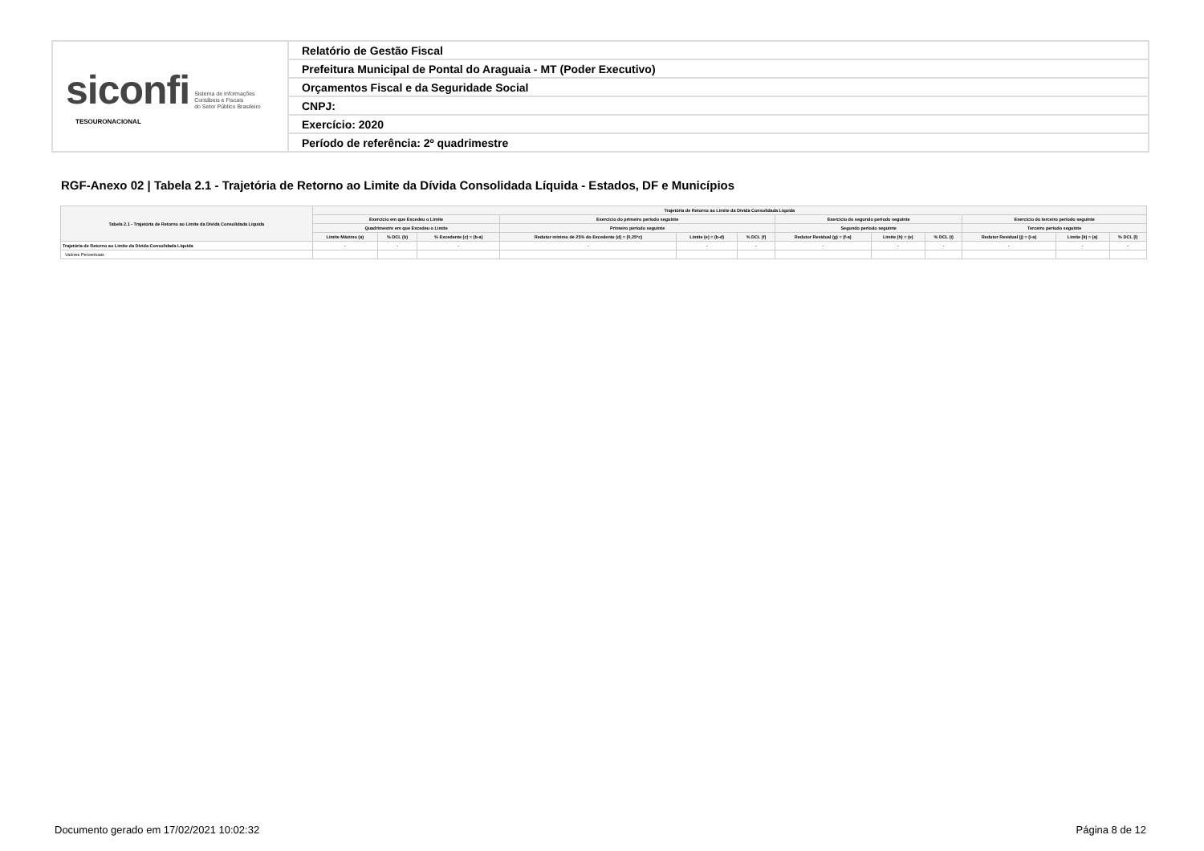| siconfi Sistema de Informações Contábeis e Fiscais do Setor Público Brasileiro TESOURONACIONAL | Relatório de Gestão Fiscal |
| | Prefeitura Municipal de Pontal do Araguaia - MT (Poder Executivo) |
| | Orçamentos Fiscal e da Seguridade Social |
| | CNPJ: |
| | Exercício: 2020 |
| | Período de referência: 2º quadrimestre |
RGF-Anexo 02 | Tabela 2.1 - Trajetória de Retorno ao Limite da Dívida Consolidada Líquida - Estados, DF e Municípios
| Tabela 2.1 - Trajetória de Retorno ao Limite da Dívida Consolidada Líquida | Trajetória de Retorno ao Limite da Dívida Consolidada Líquida | | | | | | | | | | | |
| --- | --- | --- | --- | --- | --- | --- | --- | --- | --- | --- | --- | --- |
| | Exercício em que Excedeu o Limite | | | Exercício do primeiro período seguinte | | | Exercício do segundo período seguinte | | | Exercício do terceiro período seguinte | | |
| | Quadrimestre em que Excedeu o Limite | | | Primeiro período seguinte | | | Segundo período seguinte | | | Terceiro período seguinte | | |
| | Limite Máximo (a) | % DCL (b) | % Excedente (c) = (b-a) | Redutor mínimo de 25% do Excedente (d) = (0,25*c) | Limite (e) = (b-d) | % DCL (f) | Redutor Residual (g) = (f-a) | Limite (h) = (e) | % DCL (i) | Redutor Residual (j) = (i-a) | Limite (k) = (a) | % DCL (l) |
| Trajetória de Retorno ao Limite da Dívida Consolidada Líquida | - | - | - | - | - | - | - | - | - | - | - | - |
| Valores Percentuais | | | | | | | | | | | | |
Documento gerado em 17/02/2021 10:02:32
Página 8 de 12